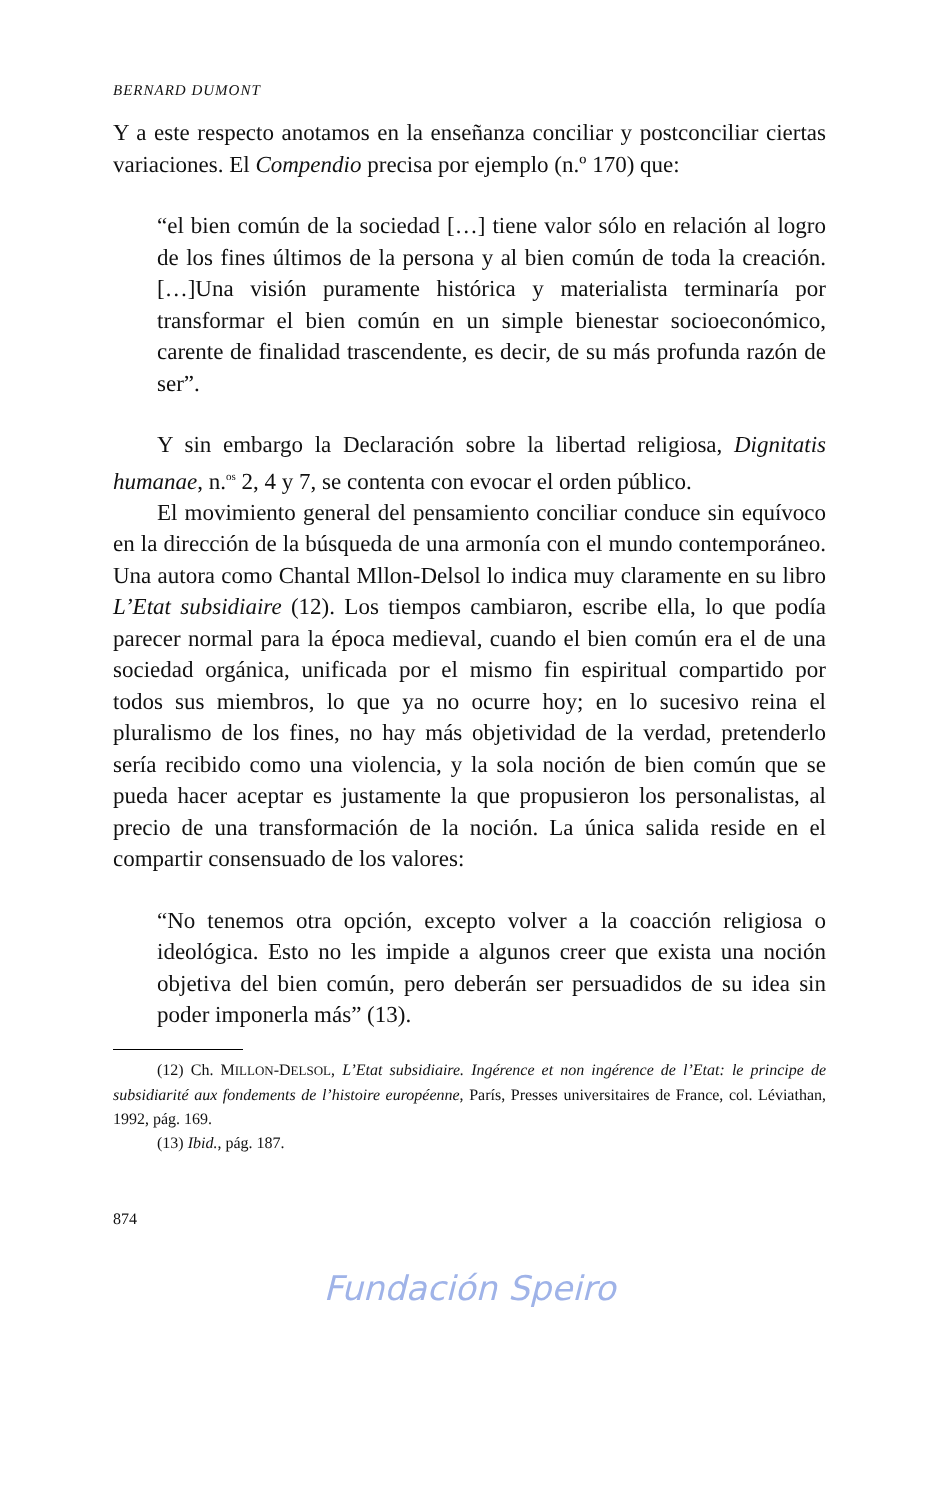BERNARD DUMONT
Y a este respecto anotamos en la enseñanza conciliar y postconciliar ciertas variaciones. El Compendio precisa por ejemplo (n.º 170) que:
“el bien común de la sociedad […] tiene valor sólo en relación al logro de los fines últimos de la persona y al bien común de toda la creación. […]Una visión puramente histórica y materialista terminaría por transformar el bien común en un simple bienestar socioeconómico, carente de finalidad trascendente, es decir, de su más profunda razón de ser”.
Y sin embargo la Declaración sobre la libertad religiosa, Dignitatis humanae, n.<sup>os</sup> 2, 4 y 7, se contenta con evocar el orden público.
El movimiento general del pensamiento conciliar conduce sin equívoco en la dirección de la búsqueda de una armonía con el mundo contemporáneo. Una autora como Chantal Mllon-Delsol lo indica muy claramente en su libro L’Etat subsidiaire (12). Los tiempos cambiaron, escribe ella, lo que podía parecer normal para la época medieval, cuando el bien común era el de una sociedad orgánica, unificada por el mismo fin espiritual compartido por todos sus miembros, lo que ya no ocurre hoy; en lo sucesivo reina el pluralismo de los fines, no hay más objetividad de la verdad, pretenderlo sería recibido como una violencia, y la sola noción de bien común que se pueda hacer aceptar es justamente la que propusieron los personalistas, al precio de una transformación de la noción. La única salida reside en el compartir consensuado de los valores:
“No tenemos otra opción, excepto volver a la coacción religiosa o ideológica. Esto no les impide a algunos creer que exista una noción objetiva del bien común, pero deberán ser persuadidos de su idea sin poder imponerla más” (13).
(12) Ch. MILLON-DELSOL, L’Etat subsidiaire. Ingérence et non ingérence de l’Etat: le principe de subsidiarité aux fondements de l’histoire européenne, París, Presses universitaires de France, col. Léviathan, 1992, pág. 169.
(13) Ibid., pág. 187.
874
Fundación Speiro